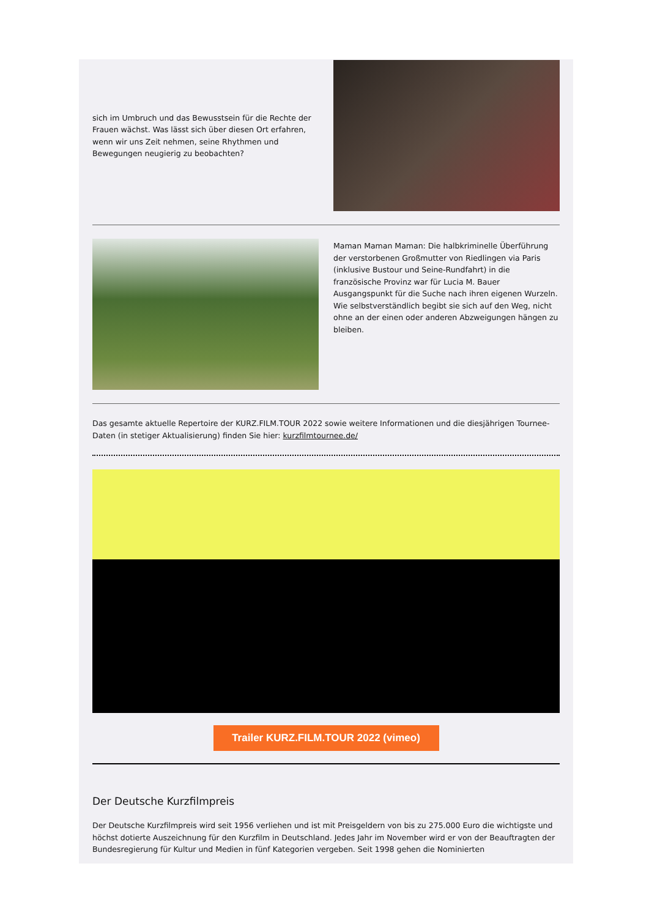sich im Umbruch und das Bewusstsein für die Rechte der Frauen wächst. Was lässt sich über diesen Ort erfahren, wenn wir uns Zeit nehmen, seine Rhythmen und Bewegungen neugierig zu beobachten?
Maman Maman Maman: Die halbkriminelle Überführung der verstorbenen Großmutter von Riedlingen via Paris (inklusive Bustour und Seine-Rundfahrt) in die französische Provinz war für Lucia M. Bauer Ausgangspunkt für die Suche nach ihren eigenen Wurzeln. Wie selbstverständlich begibt sie sich auf den Weg, nicht ohne an der einen oder anderen Abzweigungen hängen zu bleiben.
Das gesamte aktuelle Repertoire der KURZ.FILM.TOUR 2022 sowie weitere Informationen und die diesjährigen Tournee-Daten (in stetiger Aktualisierung) finden Sie hier: kurzfilmtournee.de/
Trailer KURZ.FILM.TOUR 2022 (vimeo)
Der Deutsche Kurzfilmpreis
Der Deutsche Kurzfilmpreis wird seit 1956 verliehen und ist mit Preisgeldern von bis zu 275.000 Euro die wichtigste und höchst dotierte Auszeichnung für den Kurzfilm in Deutschland. Jedes Jahr im November wird er von der Beauftragten der Bundesregierung für Kultur und Medien in fünf Kategorien vergeben. Seit 1998 gehen die Nominierten